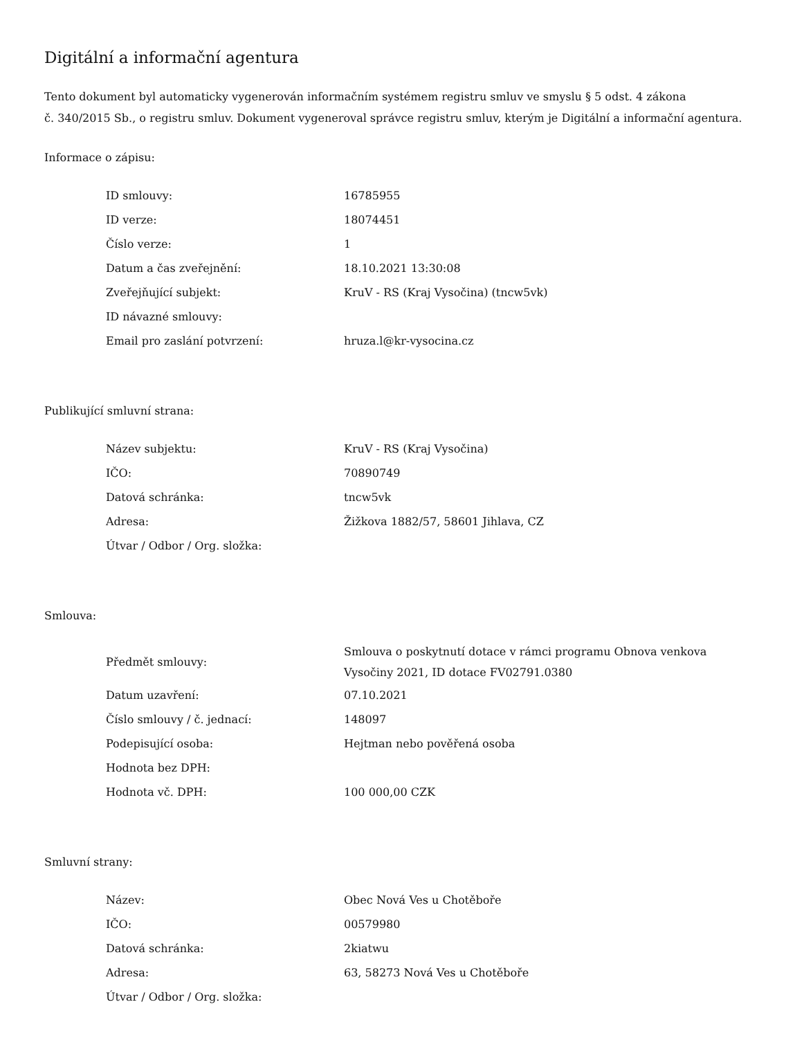Digitální a informační agentura
Tento dokument byl automaticky vygenerován informačním systémem registru smluv ve smyslu § 5 odst. 4 zákona
č. 340/2015 Sb., o registru smluv. Dokument vygeneroval správce registru smluv, kterým je Digitální a informační agentura.
Informace o zápisu:
| ID smlouvy: | 16785955 |
| ID verze: | 18074451 |
| Číslo verze: | 1 |
| Datum a čas zveřejnění: | 18.10.2021 13:30:08 |
| Zveřejňující subjekt: | KruV - RS (Kraj Vysočina) (tncw5vk) |
| ID návazné smlouvy: | |
| Email pro zaslání potvrzení: | hruza.l@kr-vysocina.cz |
Publikující smluvní strana:
| Název subjektu: | KruV - RS (Kraj Vysočina) |
| IČO: | 70890749 |
| Datová schránka: | tncw5vk |
| Adresa: | Žižkova 1882/57, 58601 Jihlava, CZ |
| Útvar / Odbor / Org. složka: | |
Smlouva:
| Předmět smlouvy: | Smlouva o poskytnutí dotace v rámci programu Obnova venkova Vysočiny 2021, ID dotace FV02791.0380 |
| Datum uzavření: | 07.10.2021 |
| Číslo smlouvy / č. jednací: | 148097 |
| Podepisující osoba: | Hejtman nebo pověřená osoba |
| Hodnota bez DPH: | |
| Hodnota vč. DPH: | 100 000,00 CZK |
Smluvní strany:
| Název: | Obec Nová Ves u Chotěboře |
| IČO: | 00579980 |
| Datová schránka: | 2kiatwu |
| Adresa: | 63, 58273 Nová Ves u Chotěboře |
| Útvar / Odbor / Org. složka: | |